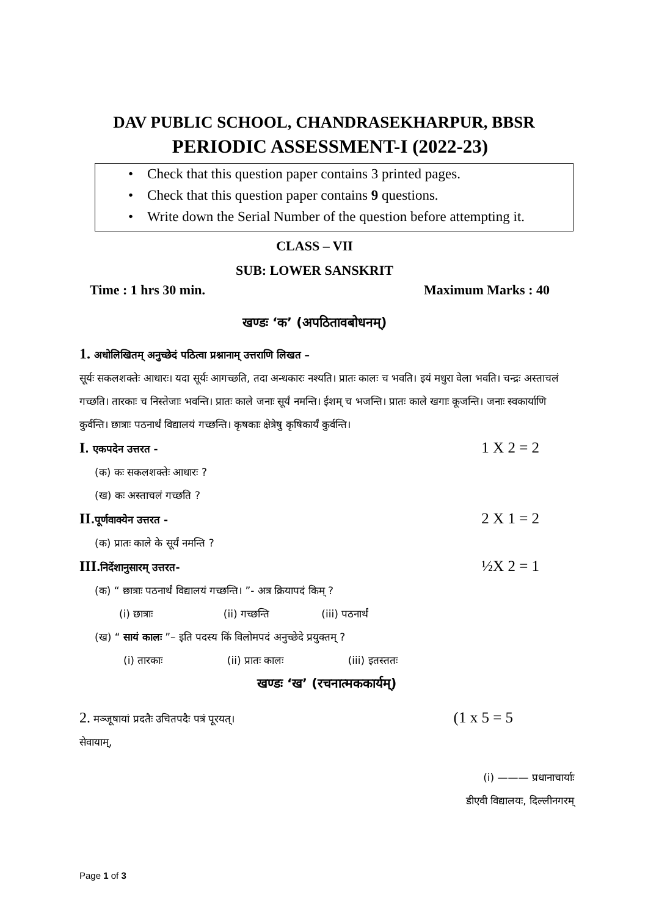DAV PUBLIC SCHOOL, CHANDRASEKHARPUR, BBSR
PERIODIC ASSESSMENT-I (2022-23)
• Check that this question paper contains 3 printed pages.
• Check that this question paper contains 9 questions.
• Write down the Serial Number of the question before attempting it.
CLASS – VII
SUB: LOWER SANSKRIT
Time : 1 hrs 30 min. Maximum Marks : 40
खण्डः ‘क’ (अपठितावबोधनम्)
1. अधोलिखितम् अनुच्छेदं पठित्वा प्रश्नानाम् उत्तराणि लिखत –
सूर्यः सकलशक्तेः आधारः। यदा सूर्यः आगच्छति, तदा अन्धकारः नश्यति। प्रातः कालः च भवति। इयं मधुरा वेला भवति। चन्द्रः अस्ताचलं गच्छति। तारकाः च निस्तेजाः भवन्ति। प्रातः काले जनाः सूर्यं नमन्ति। ईशम् च भजन्ति। प्रातः काले खगाः कूजन्ति। जनाः स्वकार्याणि कुर्वन्ति। छात्राः पठनार्थं विद्यालयं गच्छन्ति। कृषकाः क्षेत्रेषु कृषिकार्यं कुर्वन्ति।
I. एकपदेन उत्तरत - 1 X 2 = 2
(क) कः सकलशक्तेः आधारः ?
(ख) कः अस्ताचलं गच्छति ?
II.पूर्णवाक्येन उत्तरत - 2 X 1 = 2
(क) प्रातः काले के सूर्यं नमन्ति ?
III.निर्देशानुसारम् उत्तरत- ½X 2 = 1
(क) “ छात्राः पठनार्थं विद्यालयं गच्छन्ति। ”- अत्र क्रियापदं किम् ?
(i) छात्राः (ii) गच्छन्ति (iii) पठनार्थं
(ख) “ सायं कालः ”– इति पदस्य किं विलोमपदं अनुच्छेदे प्रयुक्तम् ?
(i) तारकाः (ii) प्रातः कालः (iii) इतस्ततः
खण्डः ‘ख’ (रचनात्मककार्यम्)
2. मञ्जूषायां प्रदतैः उचितपदैः पत्रं पूरयत्। (1 x 5 = 5
सेवायाम्,
(i) ——— प्रधानाचार्याः
डीएवी विद्यालयः, दिल्लीनगरम्
Page 1 of 3